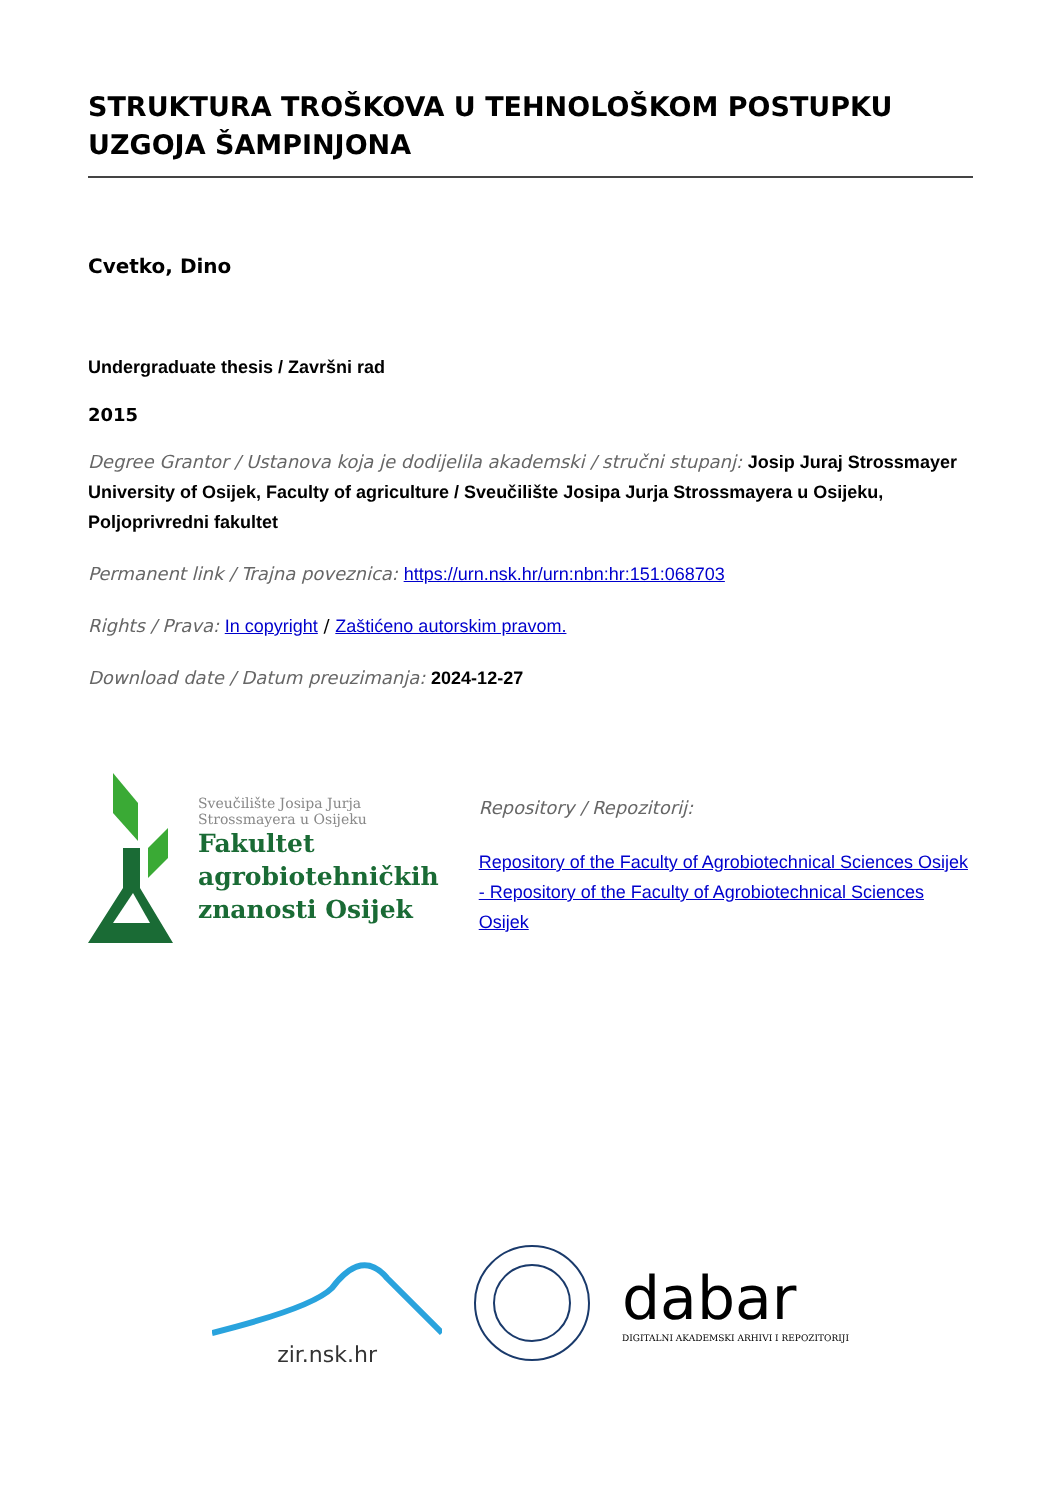STRUKTURA TROŠKOVA U TEHNOLOŠKOM POSTUPKU UZGOJA ŠAMPINJONA
Cvetko, Dino
Undergraduate thesis / Završni rad
2015
Degree Grantor / Ustanova koja je dodijelila akademski / stručni stupanj: Josip Juraj Strossmayer University of Osijek, Faculty of agriculture / Sveučilište Josipa Jurja Strossmayera u Osijeku, Poljoprivredni fakultet
Permanent link / Trajna poveznica: https://urn.nsk.hr/urn:nbn:hr:151:068703
Rights / Prava: In copyright / Zaštićeno autorskim pravom.
Download date / Datum preuzimanja: 2024-12-27
Sveučilište Josipa Jurja
Strossmayera u Osijeku
Fakultet
agrobiotehničkih
znanosti Osijek
Repository / Repozitorij:
Repository of the Faculty of Agrobiotechnical Sciences Osijek - Repository of the Faculty of Agrobiotechnical Sciences Osijek
zir.nsk.hr
dabar
DIGITALNI AKADEMSKI ARHIVI I REPOZITORIJI